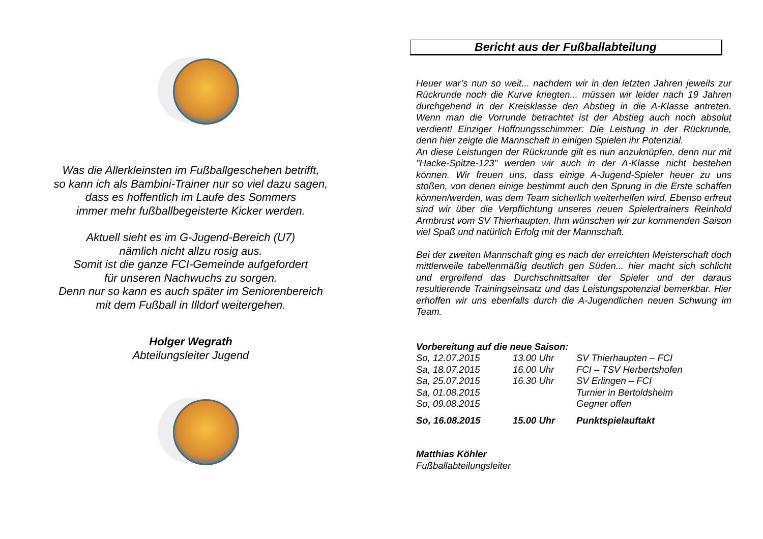Was die Allerkleinsten im Fußballgeschehen betrifft,
so kann ich als Bambini-Trainer nur so viel dazu sagen,
dass es hoffentlich im Laufe des Sommers
immer mehr fußballbegeisterte Kicker werden.
Aktuell sieht es im G-Jugend-Bereich (U7)
nämlich nicht allzu rosig aus.
Somit ist die ganze FCI-Gemeinde aufgefordert
für unseren Nachwuchs zu sorgen.
Denn nur so kann es auch später im Seniorenbereich
mit dem Fußball in Illdorf weitergehen.
Holger Wegrath
Abteilungsleiter Jugend
Bericht aus der Fußballabteilung
Heuer war’s nun so weit... nachdem wir in den letzten Jahren jeweils zur Rückrunde noch die Kurve kriegten... müssen wir leider nach 19 Jahren durchgehend in der Kreisklasse den Abstieg in die A-Klasse antreten. Wenn man die Vorrunde betrachtet ist der Abstieg auch noch absolut verdient! Einziger Hoffnungsschimmer: Die Leistung in der Rückrunde, denn hier zeigte die Mannschaft in einigen Spielen ihr Potenzial.
An diese Leistungen der Rückrunde gilt es nun anzuknüpfen, denn nur mit "Hacke-Spitze-123" werden wir auch in der A-Klasse nicht bestehen können. Wir freuen uns, dass einige A-Jugend-Spieler heuer zu uns stoßen, von denen einige bestimmt auch den Sprung in die Erste schaffen können/werden, was dem Team sicherlich weiterhelfen wird. Ebenso erfreut sind wir über die Verpflichtung unseres neuen Spielertrainers Reinhold Armbrust vom SV Thierhaupten. Ihm wünschen wir zur kommenden Saison viel Spaß und natürlich Erfolg mit der Mannschaft.
Bei der zweiten Mannschaft ging es nach der erreichten Meisterschaft doch mittlerweile tabellenmäßig deutlich gen Süden... hier macht sich schlicht und ergreifend das Durchschnittsalter der Spieler und der daraus resultierende Trainingseinsatz und das Leistungspotenzial bemerkbar. Hier erhoffen wir uns ebenfalls durch die A-Jugendlichen neuen Schwung im Team.
Vorbereitung auf die neue Saison:
| So, 12.07.2015 | 13.00 Uhr | SV Thierhaupten – FCI |
| Sa, 18.07.2015 | 16.00 Uhr | FCI – TSV Herbertshofen |
| Sa, 25.07.2015 | 16.30 Uhr | SV Erlingen – FCI |
| Sa, 01.08.2015 | | Turnier in Bertoldsheim |
| So, 09.08.2015 | | Gegner offen |
| So, 16.08.2015 | 15.00 Uhr | Punktspielauftakt |
Matthias Köhler
Fußballabteilungsleiter